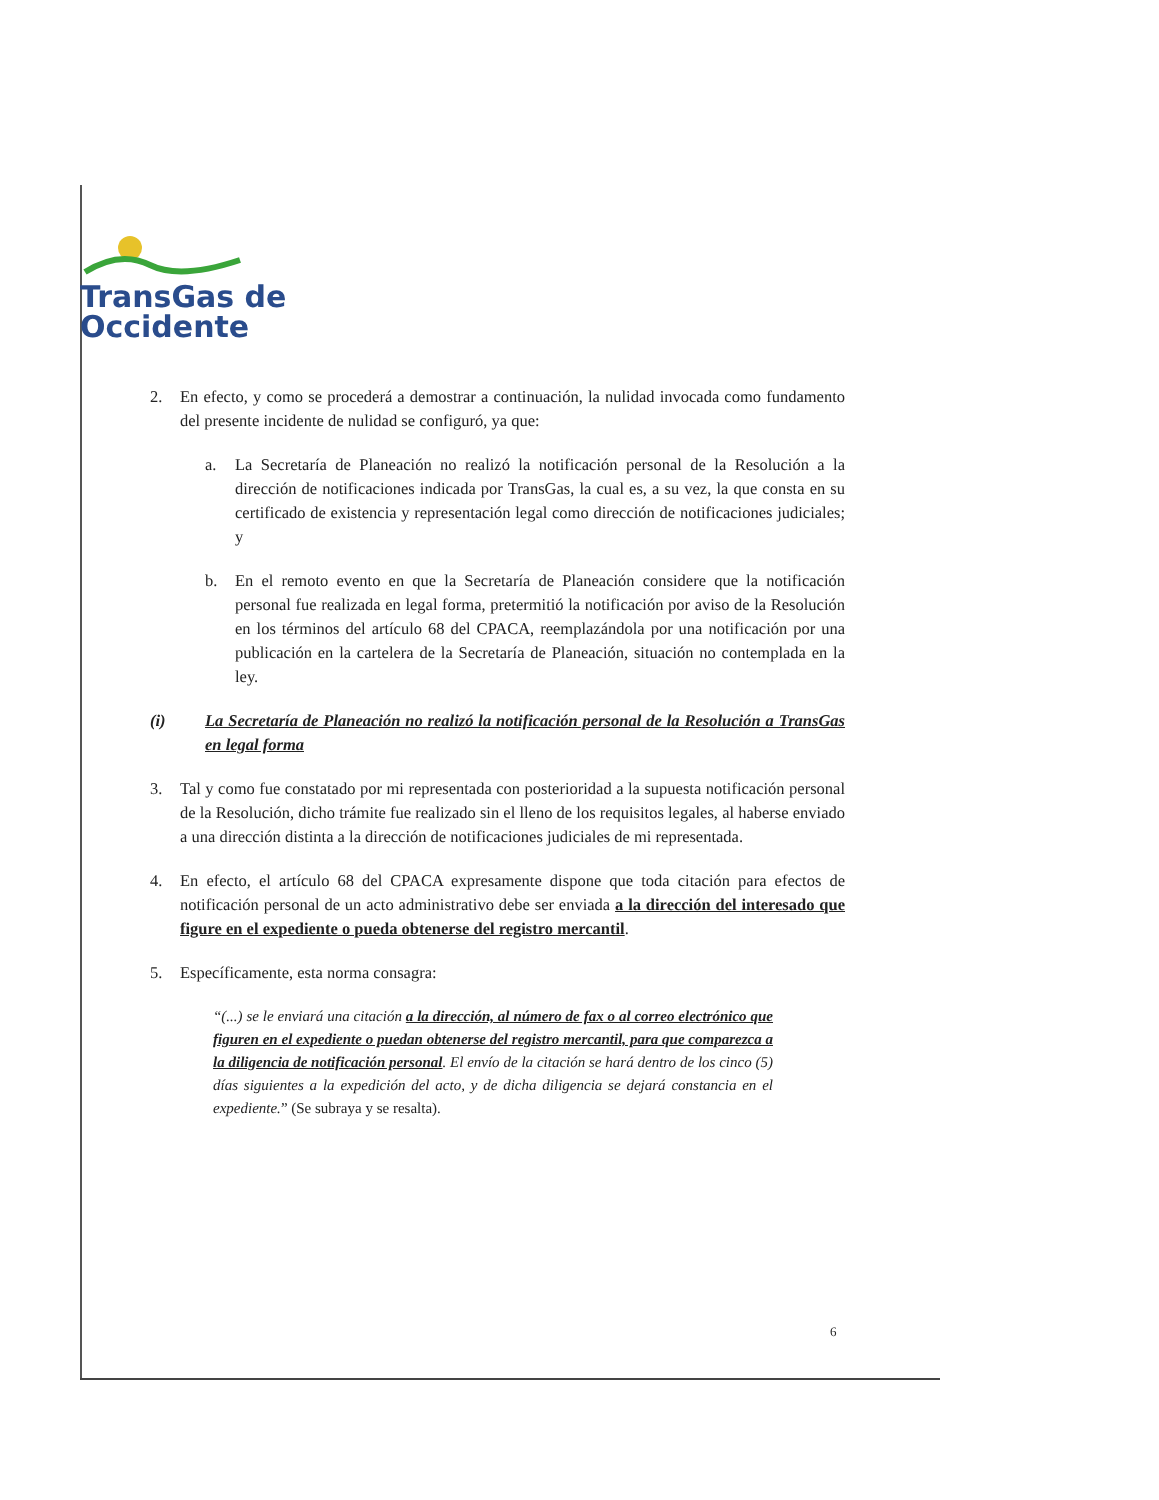TransGas de
Occidente
2. En efecto, y como se procederá a demostrar a continuación, la nulidad invocada como fundamento del presente incidente de nulidad se configuró, ya que:
a. La Secretaría de Planeación no realizó la notificación personal de la Resolución a la dirección de notificaciones indicada por TransGas, la cual es, a su vez, la que consta en su certificado de existencia y representación legal como dirección de notificaciones judiciales; y
b. En el remoto evento en que la Secretaría de Planeación considere que la notificación personal fue realizada en legal forma, pretermitió la notificación por aviso de la Resolución en los términos del artículo 68 del CPACA, reemplazándola por una notificación por una publicación en la cartelera de la Secretaría de Planeación, situación no contemplada en la ley.
(i) La Secretaría de Planeación no realizó la notificación personal de la Resolución a TransGas en legal forma
3. Tal y como fue constatado por mi representada con posterioridad a la supuesta notificación personal de la Resolución, dicho trámite fue realizado sin el lleno de los requisitos legales, al haberse enviado a una dirección distinta a la dirección de notificaciones judiciales de mi representada.
4. En efecto, el artículo 68 del CPACA expresamente dispone que toda citación para efectos de notificación personal de un acto administrativo debe ser enviada a la dirección del interesado que figure en el expediente o pueda obtenerse del registro mercantil.
5. Específicamente, esta norma consagra:
“(...) se le enviará una citación a la dirección, al número de fax o al correo electrónico que figuren en el expediente o puedan obtenerse del registro mercantil, para que comparezca a la diligencia de notificación personal. El envío de la citación se hará dentro de los cinco (5) días siguientes a la expedición del acto, y de dicha diligencia se dejará constancia en el expediente.” (Se subraya y se resalta).
6